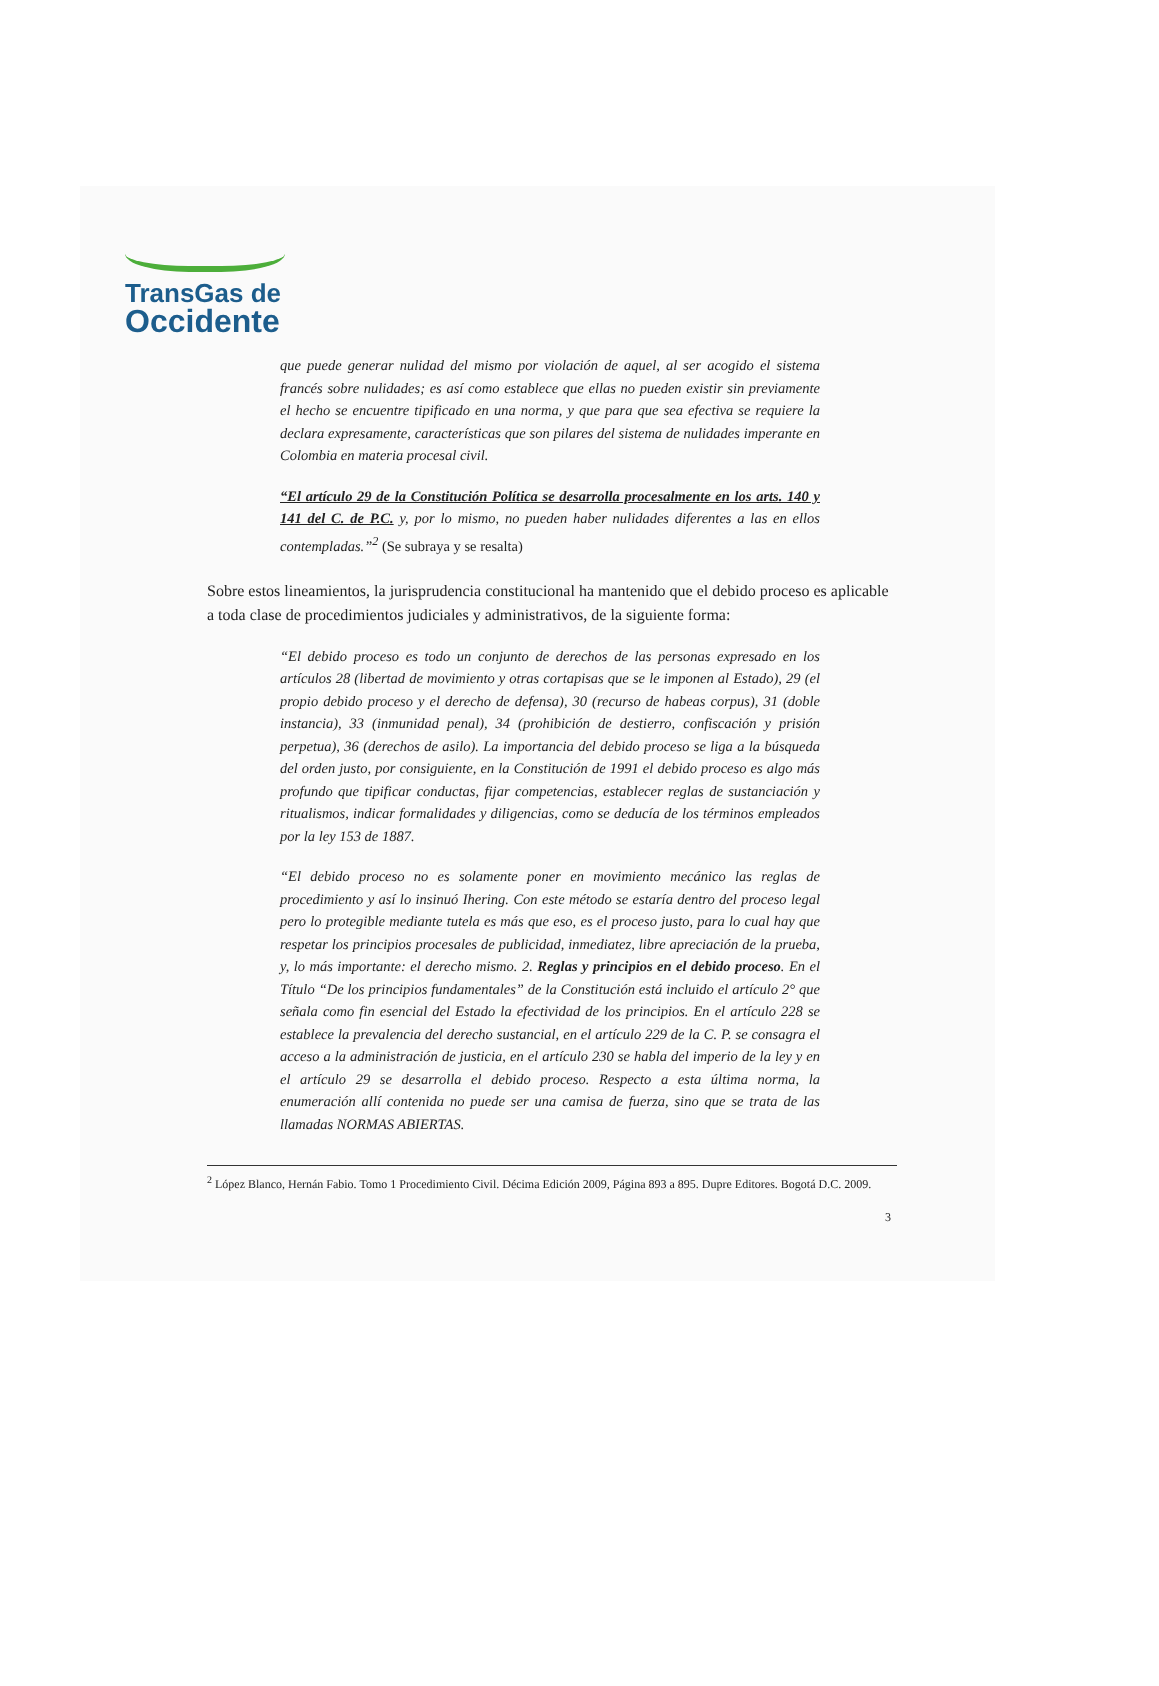TransGas de
Occidente
que puede generar nulidad del mismo por violación de aquel, al ser acogido el sistema francés sobre nulidades; es así como establece que ellas no pueden existir sin previamente el hecho se encuentre tipificado en una norma, y que para que sea efectiva se requiere la declara expresamente, características que son pilares del sistema de nulidades imperante en Colombia en materia procesal civil.
“El artículo 29 de la Constitución Política se desarrolla procesalmente en los arts. 140 y 141 del C. de P.C. y, por lo mismo, no pueden haber nulidades diferentes a las en ellos contempladas.”<sup>2</sup> (Se subraya y se resalta)
Sobre estos lineamientos, la jurisprudencia constitucional ha mantenido que el debido proceso es aplicable a toda clase de procedimientos judiciales y administrativos, de la siguiente forma:
“El debido proceso es todo un conjunto de derechos de las personas expresado en los artículos 28 (libertad de movimiento y otras cortapisas que se le imponen al Estado), 29 (el propio debido proceso y el derecho de defensa), 30 (recurso de habeas corpus), 31 (doble instancia), 33 (inmunidad penal), 34 (prohibición de destierro, confiscación y prisión perpetua), 36 (derechos de asilo). La importancia del debido proceso se liga a la búsqueda del orden justo, por consiguiente, en la Constitución de 1991 el debido proceso es algo más profundo que tipificar conductas, fijar competencias, establecer reglas de sustanciación y ritualismos, indicar formalidades y diligencias, como se deducía de los términos empleados por la ley 153 de 1887.
“El debido proceso no es solamente poner en movimiento mecánico las reglas de procedimiento y así lo insinuó Ihering. Con este método se estaría dentro del proceso legal pero lo protegible mediante tutela es más que eso, es el proceso justo, para lo cual hay que respetar los principios procesales de publicidad, inmediatez, libre apreciación de la prueba, y, lo más importante: el derecho mismo. 2. Reglas y principios en el debido proceso. En el Título “De los principios fundamentales” de la Constitución está incluido el artículo 2° que señala como fin esencial del Estado la efectividad de los principios. En el artículo 228 se establece la prevalencia del derecho sustancial, en el artículo 229 de la C. P. se consagra el acceso a la administración de justicia, en el artículo 230 se habla del imperio de la ley y en el artículo 29 se desarrolla el debido proceso. Respecto a esta última norma, la enumeración allí contenida no puede ser una camisa de fuerza, sino que se trata de las llamadas NORMAS ABIERTAS.
<sup>2</sup> López Blanco, Hernán Fabio. Tomo 1 Procedimiento Civil. Décima Edición 2009, Página 893 a 895. Dupre Editores. Bogotá D.C. 2009.
3